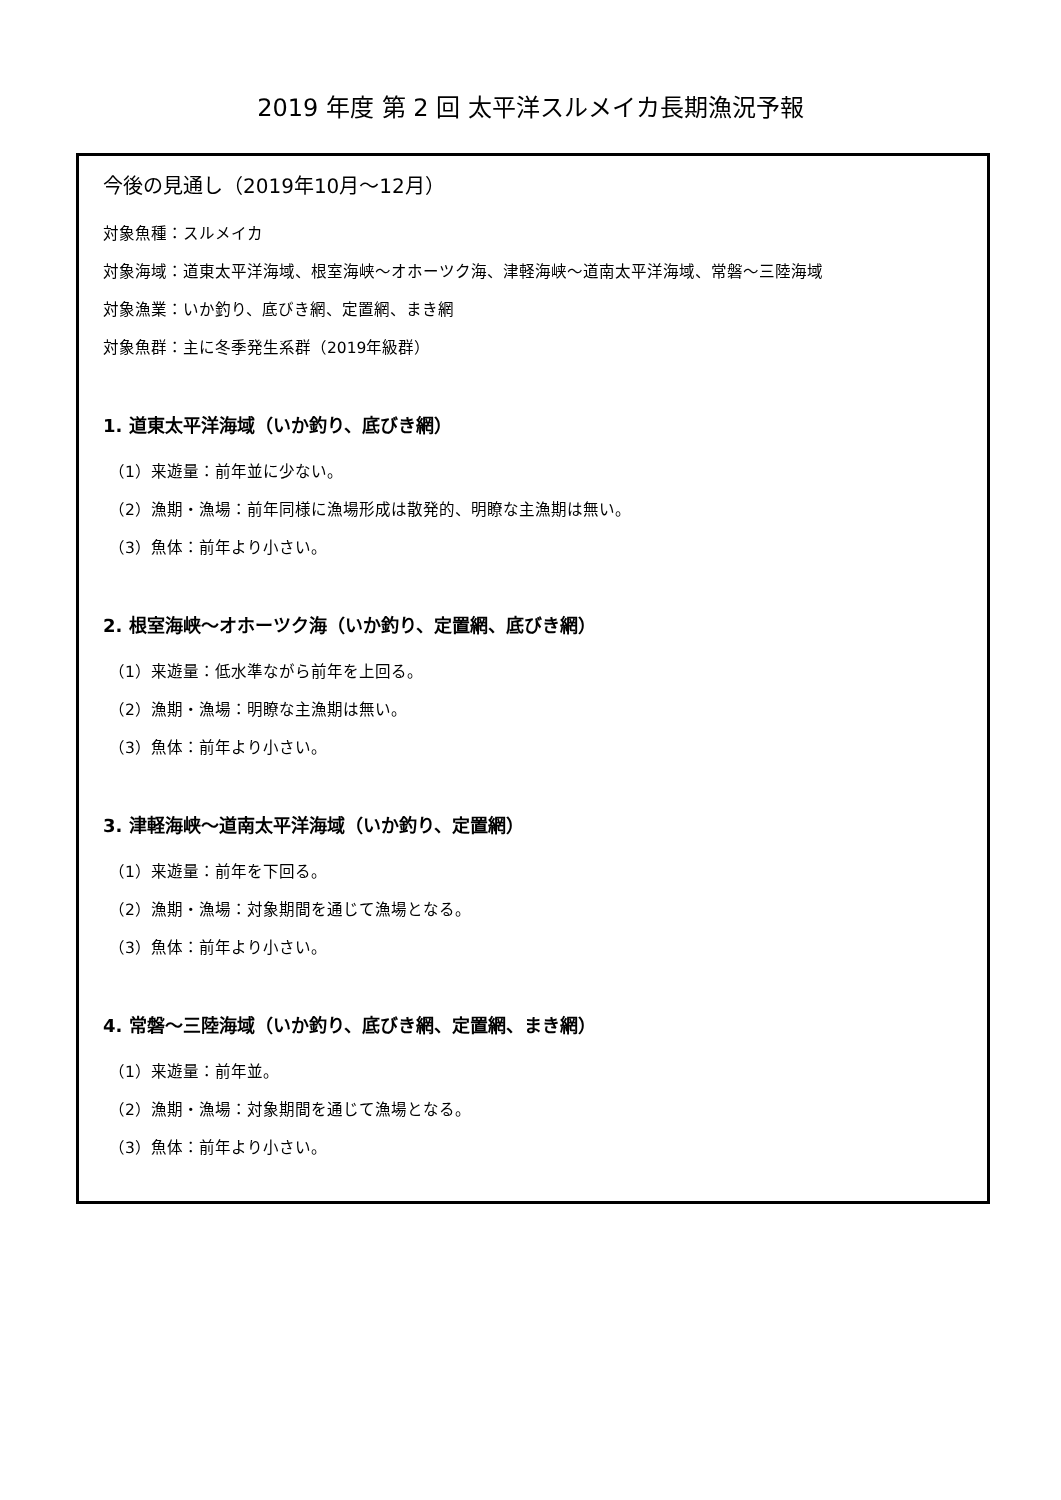2019 年度 第 2 回 太平洋スルメイカ長期漁況予報
今後の見通し（2019年10月～12月）
対象魚種：スルメイカ
対象海域：道東太平洋海域、根室海峡～オホーツク海、津軽海峡～道南太平洋海域、常磐～三陸海域
対象漁業：いか釣り、底びき網、定置網、まき網
対象魚群：主に冬季発生系群（2019年級群）
1. 道東太平洋海域（いか釣り、底びき網）
（1）来遊量：前年並に少ない。
（2）漁期・漁場：前年同様に漁場形成は散発的、明瞭な主漁期は無い。
（3）魚体：前年より小さい。
2. 根室海峡～オホーツク海（いか釣り、定置網、底びき網）
（1）来遊量：低水準ながら前年を上回る。
（2）漁期・漁場：明瞭な主漁期は無い。
（3）魚体：前年より小さい。
3. 津軽海峡～道南太平洋海域（いか釣り、定置網）
（1）来遊量：前年を下回る。
（2）漁期・漁場：対象期間を通じて漁場となる。
（3）魚体：前年より小さい。
4. 常磐～三陸海域（いか釣り、底びき網、定置網、まき網）
（1）来遊量：前年並。
（2）漁期・漁場：対象期間を通じて漁場となる。
（3）魚体：前年より小さい。